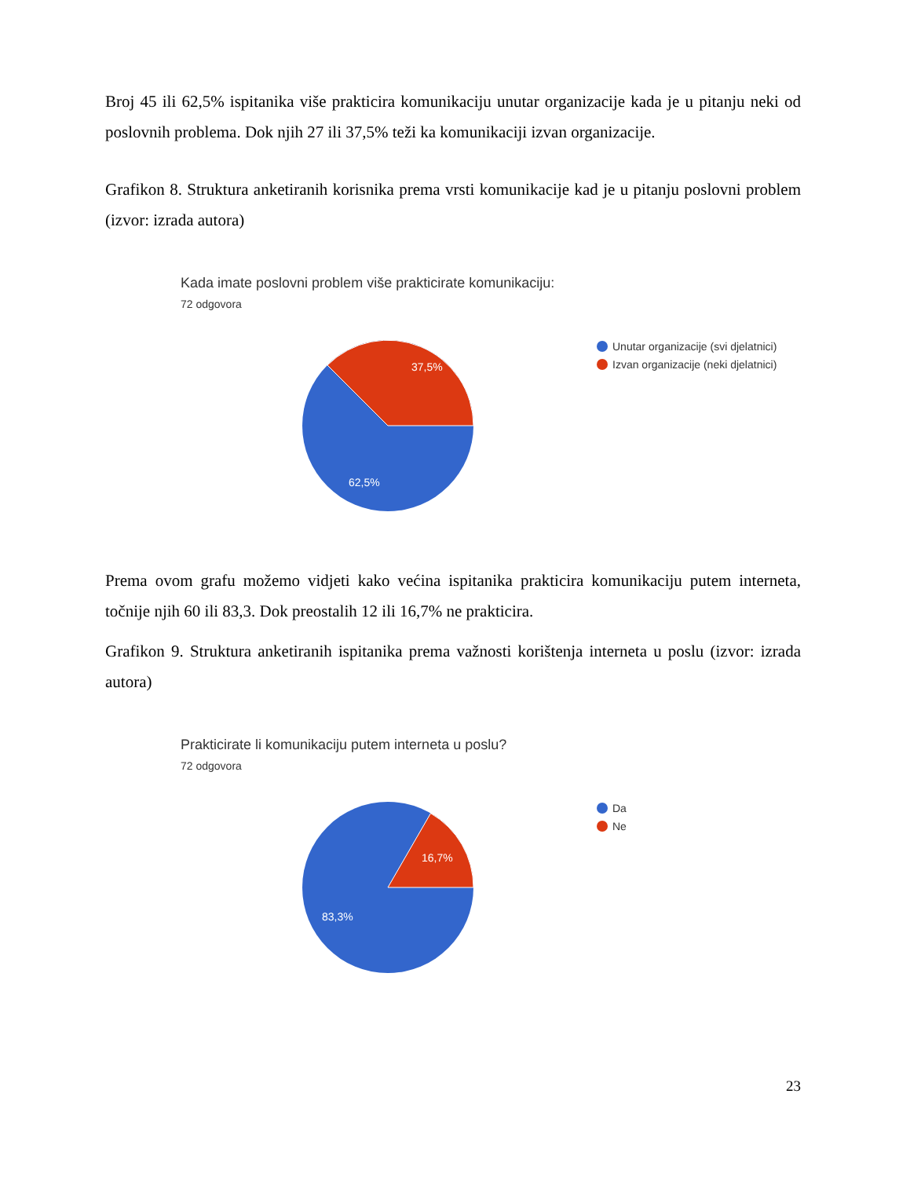Broj 45 ili 62,5% ispitanika više prakticira komunikaciju unutar organizacije kada je u pitanju neki od poslovnih problema. Dok njih 27 ili 37,5% teži ka komunikaciji izvan organizacije.
Grafikon 8. Struktura anketiranih korisnika prema vrsti komunikacije kad je u pitanju poslovni problem (izvor: izrada autora)
Kada imate poslovni problem više prakticirate komunikaciju:
72 odgovora
37,5%
62,5%
Unutar organizacije (svi djelatnici)
Izvan organizacije (neki djelatnici)
Prema ovom grafu možemo vidjeti kako većina ispitanika prakticira komunikaciju putem interneta, točnije njih 60 ili 83,3. Dok preostalih 12 ili 16,7% ne prakticira.
Grafikon 9. Struktura anketiranih ispitanika prema važnosti korištenja interneta u poslu (izvor: izrada autora)
Prakticirate li komunikaciju putem interneta u poslu?
72 odgovora
16,7%
83,3%
Da
Ne
23